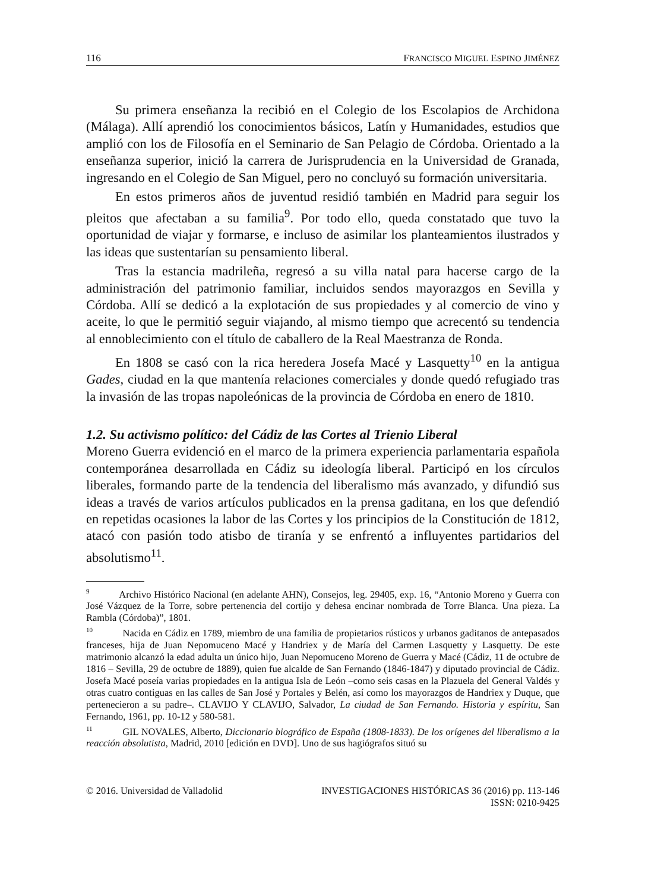116 FRANCISCO MIGUEL ESPINO JIMÉNEZ
Su primera enseñanza la recibió en el Colegio de los Escolapios de Archidona (Málaga). Allí aprendió los conocimientos básicos, Latín y Humanidades, estudios que amplió con los de Filosofía en el Seminario de San Pelagio de Córdoba. Orientado a la enseñanza superior, inició la carrera de Jurisprudencia en la Universidad de Granada, ingresando en el Colegio de San Miguel, pero no concluyó su formación universitaria.
En estos primeros años de juventud residió también en Madrid para seguir los pleitos que afectaban a su familia<sup>9</sup>. Por todo ello, queda constatado que tuvo la oportunidad de viajar y formarse, e incluso de asimilar los planteamientos ilustrados y las ideas que sustentarían su pensamiento liberal.
Tras la estancia madrileña, regresó a su villa natal para hacerse cargo de la administración del patrimonio familiar, incluidos sendos mayorazgos en Sevilla y Córdoba. Allí se dedicó a la explotación de sus propiedades y al comercio de vino y aceite, lo que le permitió seguir viajando, al mismo tiempo que acrecentó su tendencia al ennoblecimiento con el título de caballero de la Real Maestranza de Ronda.
En 1808 se casó con la rica heredera Josefa Macé y Lasquetty<sup>10</sup> en la antigua Gades, ciudad en la que mantenía relaciones comerciales y donde quedó refugiado tras la invasión de las tropas napoleónicas de la provincia de Córdoba en enero de 1810.
1.2. Su activismo político: del Cádiz de las Cortes al Trienio Liberal
Moreno Guerra evidenció en el marco de la primera experiencia parlamentaria española contemporánea desarrollada en Cádiz su ideología liberal. Participó en los círculos liberales, formando parte de la tendencia del liberalismo más avanzado, y difundió sus ideas a través de varios artículos publicados en la prensa gaditana, en los que defendió en repetidas ocasiones la labor de las Cortes y los principios de la Constitución de 1812, atacó con pasión todo atisbo de tiranía y se enfrentó a influyentes partidarios del absolutismo<sup>11</sup>.
<sup>9</sup> Archivo Histórico Nacional (en adelante AHN), Consejos, leg. 29405, exp. 16, “Antonio Moreno y Guerra con José Vázquez de la Torre, sobre pertenencia del cortijo y dehesa encinar nombrada de Torre Blanca. Una pieza. La Rambla (Córdoba)”, 1801.
<sup>10</sup> Nacida en Cádiz en 1789, miembro de una familia de propietarios rústicos y urbanos gaditanos de antepasados franceses, hija de Juan Nepomuceno Macé y Handriex y de María del Carmen Lasquetty y Lasquetty. De este matrimonio alcanzó la edad adulta un único hijo, Juan Nepomuceno Moreno de Guerra y Macé (Cádiz, 11 de octubre de 1816 – Sevilla, 29 de octubre de 1889), quien fue alcalde de San Fernando (1846-1847) y diputado provincial de Cádiz. Josefa Macé poseía varias propiedades en la antigua Isla de León –como seis casas en la Plazuela del General Valdés y otras cuatro contiguas en las calles de San José y Portales y Belén, así como los mayorazgos de Handriex y Duque, que pertenecieron a su padre–. CLAVIJO Y CLAVIJO, Salvador, La ciudad de San Fernando. Historia y espíritu, San Fernando, 1961, pp. 10-12 y 580-581.
<sup>11</sup> GIL NOVALES, Alberto, Diccionario biográfico de España (1808-1833). De los orígenes del liberalismo a la reacción absolutista, Madrid, 2010 [edición en DVD]. Uno de sus hagiógrafos situó su
© 2016. Universidad de Valladolid INVESTIGACIONES HISTÓRICAS 36 (2016) pp. 113-146
ISSN: 0210-9425